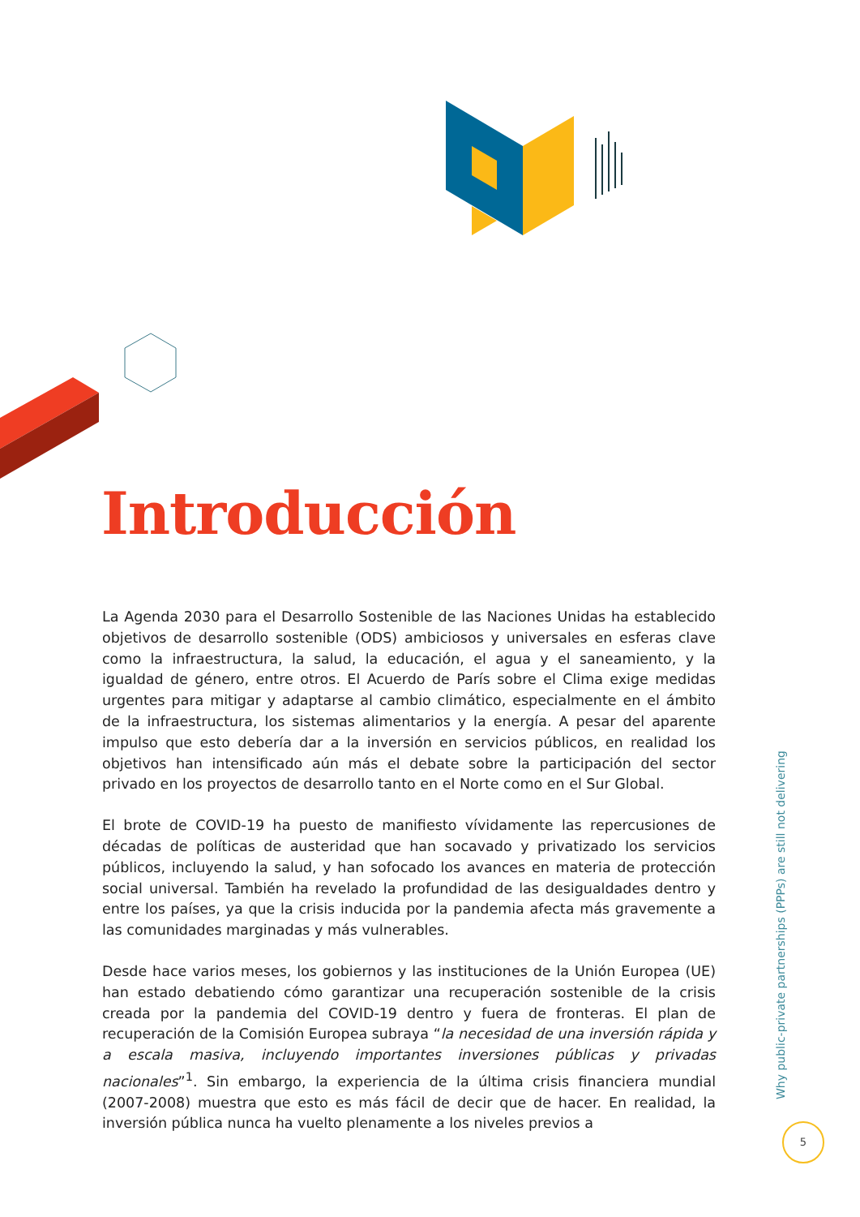Introducción
La Agenda 2030 para el Desarrollo Sostenible de las Naciones Unidas ha establecido objetivos de desarrollo sostenible (ODS) ambiciosos y universales en esferas clave como la infraestructura, la salud, la educación, el agua y el saneamiento, y la igualdad de género, entre otros. El Acuerdo de París sobre el Clima exige medidas urgentes para mitigar y adaptarse al cambio climático, especialmente en el ámbito de la infraestructura, los sistemas alimentarios y la energía. A pesar del aparente impulso que esto debería dar a la inversión en servicios públicos, en realidad los objetivos han intensificado aún más el debate sobre la participación del sector privado en los proyectos de desarrollo tanto en el Norte como en el Sur Global.
El brote de COVID-19 ha puesto de manifiesto vívidamente las repercusiones de décadas de políticas de austeridad que han socavado y privatizado los servicios públicos, incluyendo la salud, y han sofocado los avances en materia de protección social universal. También ha revelado la profundidad de las desigualdades dentro y entre los países, ya que la crisis inducida por la pandemia afecta más gravemente a las comunidades marginadas y más vulnerables.
Desde hace varios meses, los gobiernos y las instituciones de la Unión Europea (UE) han estado debatiendo cómo garantizar una recuperación sostenible de la crisis creada por la pandemia del COVID-19 dentro y fuera de fronteras. El plan de recuperación de la Comisión Europea subraya “la necesidad de una inversión rápida y a escala masiva, incluyendo importantes inversiones públicas y privadas nacionales”<sup>1</sup>. Sin embargo, la experiencia de la última crisis financiera mundial (2007-2008) muestra que esto es más fácil de decir que de hacer. En realidad, la inversión pública nunca ha vuelto plenamente a los niveles previos a
Why public-private partnerships (PPPs) are still not delivering
5